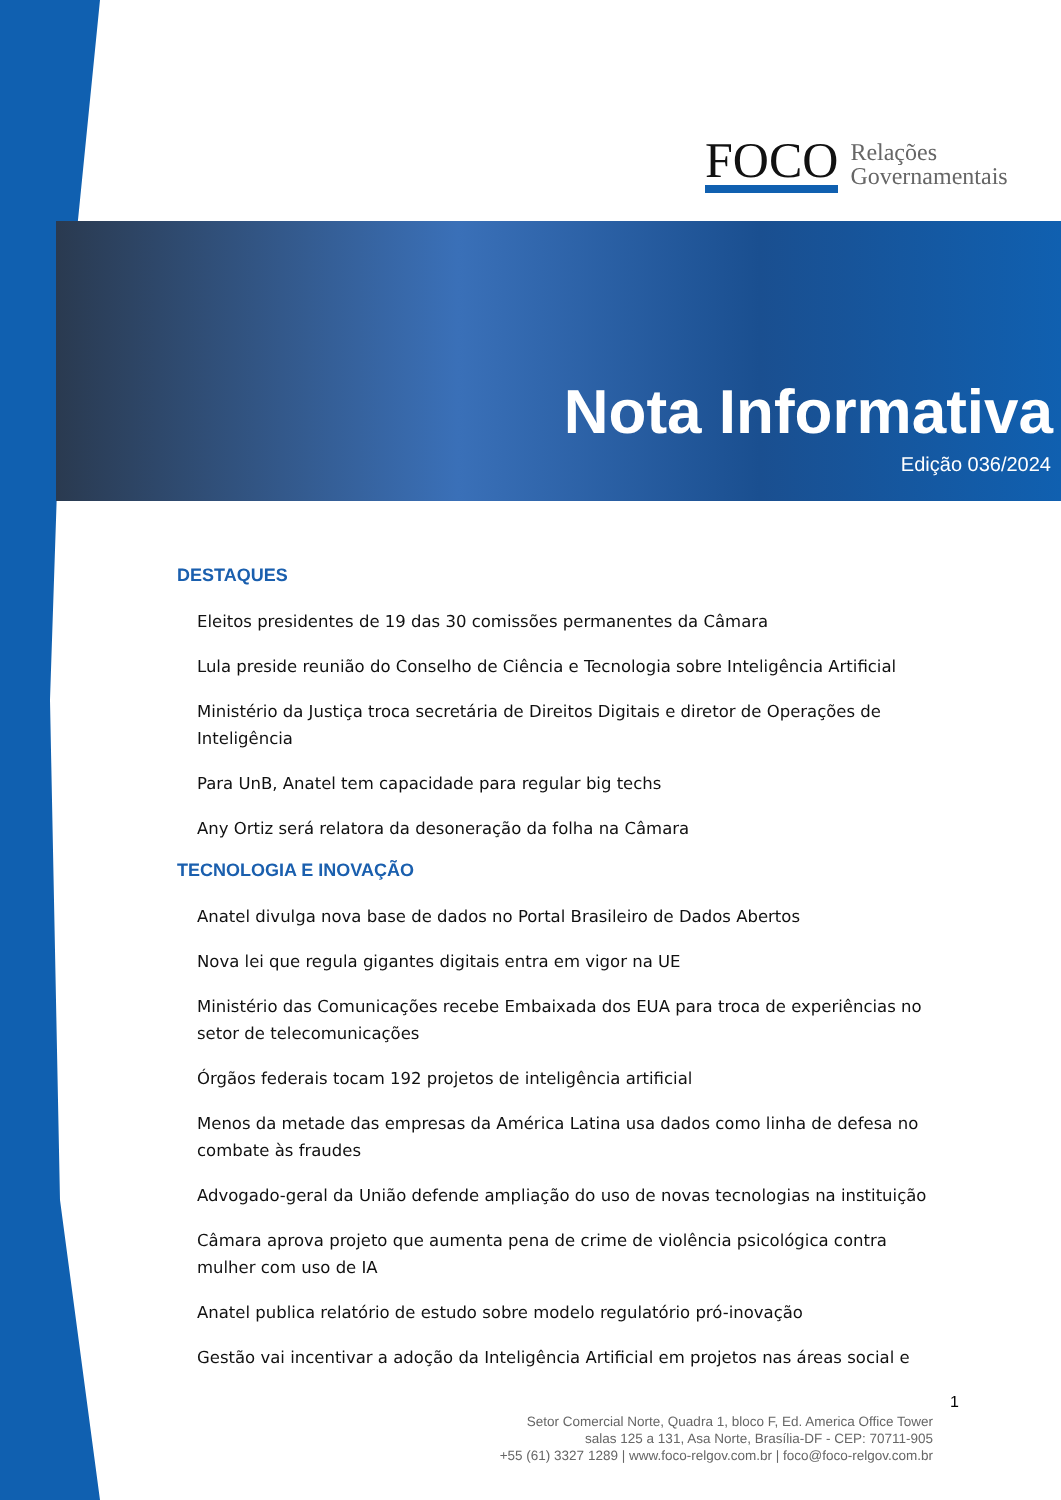FOCO Relações
Governamentais
Nota Informativa
Edição 036/2024
DESTAQUES
Eleitos presidentes de 19 das 30 comissões permanentes da Câmara
Lula preside reunião do Conselho de Ciência e Tecnologia sobre Inteligência Artificial
Ministério da Justiça troca secretária de Direitos Digitais e diretor de Operações de Inteligência
Para UnB, Anatel tem capacidade para regular big techs
Any Ortiz será relatora da desoneração da folha na Câmara
TECNOLOGIA E INOVAÇÃO
Anatel divulga nova base de dados no Portal Brasileiro de Dados Abertos
Nova lei que regula gigantes digitais entra em vigor na UE
Ministério das Comunicações recebe Embaixada dos EUA para troca de experiências no setor de telecomunicações
Órgãos federais tocam 192 projetos de inteligência artificial
Menos da metade das empresas da América Latina usa dados como linha de defesa no combate às fraudes
Advogado-geral da União defende ampliação do uso de novas tecnologias na instituição
Câmara aprova projeto que aumenta pena de crime de violência psicológica contra mulher com uso de IA
Anatel publica relatório de estudo sobre modelo regulatório pró-inovação
Gestão vai incentivar a adoção da Inteligência Artificial em projetos nas áreas social e
1
Setor Comercial Norte, Quadra 1, bloco F, Ed. America Office Tower
salas 125 a 131, Asa Norte, Brasília-DF - CEP: 70711-905
+55 (61) 3327 1289 | www.foco-relgov.com.br | foco@foco-relgov.com.br